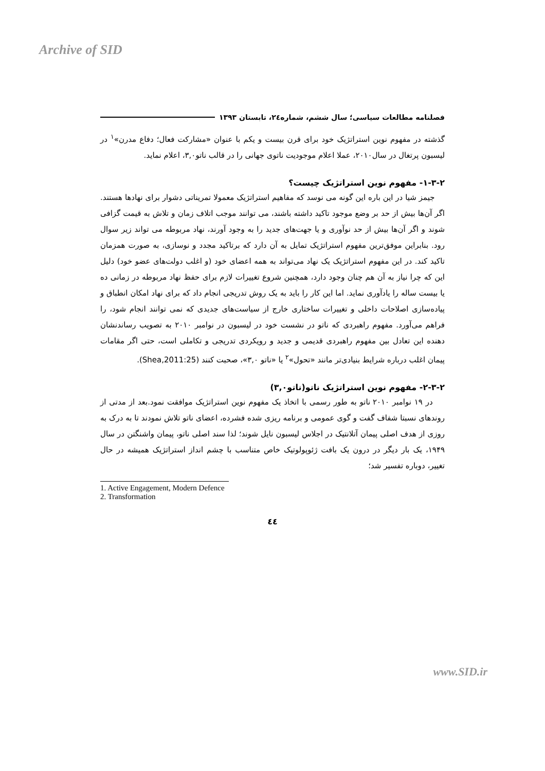Archive of SID
فصلنامه مطالعات سیاسی؛ سال ششم، شماره۲٤، تابستان ۱۳۹۳
گذشته در مفهوم نوین استراتژیک خود برای قرن بیست و یکم با عنوان «مشارکت فعال؛ دفاع مدرن»<sup>۱</sup> در لیسبون پرتغال در سال۲۰۱۰، عملا اعلام موجودیت ناتوی جهانی را در قالب ناتو۳,۰، اعلام نماید.
۱-۳-۲- مفهوم نوین استراتژیک چیست؟
جیمز شیا در این باره این گونه می نوسد که مفاهیم استراتژیک معمولا تمریناتی دشوار برای نهادها هستند. اگر آن‌ها بیش از حد بر وضع موجود تاکید داشته باشند، می توانند موجب اتلاف زمان و تلاش به قیمت گزافی شوند و اگر آن‌ها بیش از حد نوآوری و یا جهت‌های جدید را به وجود آورند، نهاد مربوطه می تواند زیر سوال رود. بنابراین موفق‌ترین مفهوم استراتژیک تمایل به آن دارد که برتاکید مجدد و نوسازی، به صورت همزمان تاکید کند. در این مفهوم استراتژیک یک نهاد می‌تواند به همه اعضای خود (و اغلب دولت‌های عضو خود) دلیل این که چرا نیاز به آن هم چنان وجود دارد، همچنین شروع تغییرات لازم برای حفظ نهاد مربوطه در زمانی ده یا بیست ساله را یادآوری نماید. اما این کار را باید به یک روش تدریجی انجام داد که برای نهاد امکان انطباق و پیاده‌سازی اصلاحات داخلی و تغییرات ساختاری خارج از سیاست‌های جدیدی که نمی توانند انجام شود، را فراهم می‌آورد. مفهوم راهبردی که ناتو در نشست خود در لیسبون در نوامبر ۲۰۱۰ به تصویب رساندنشان دهنده این تعادل بین مفهوم راهبردی قدیمی و جدید و رویکردی تدریجی و تکاملی است، حتی اگر مقامات پیمان اغلب درباره شرایط بنیادی‌تر مانند «تحول»<sup>۲</sup> یا «ناتو ۳,۰»، صحبت کنند (Shea,2011:25).
۲-۳-۲- مفهوم نوین استراتژیک ناتو(ناتو۳,۰)
در ۱۹ نوامبر ۲۰۱۰ ناتو به طور رسمی با اتخاذ یک مفهوم نوین استراتژیک موافقت نمود.بعد از مدتی از روندهای نسبتا شفاف گفت و گوی عمومی و برنامه ریزی شده فشرده، اعضای ناتو تلاش نمودند تا به درک به روزی از هدف اصلی پیمان آتلانتیک در اجلاس لیسبون نایل شوند؛ لذا سند اصلی ناتو، پیمان واشنگتن در سال ۱۹۴۹، یک بار دیگر در درون یک بافت ژئوپولوتیک خاص متناسب با چشم انداز استراتژیک همیشه در حال تغییر، دوباره تفسیر شد؛
1. Active Engagement, Modern Defence
2. Transformation
٤٤
www.SID.ir